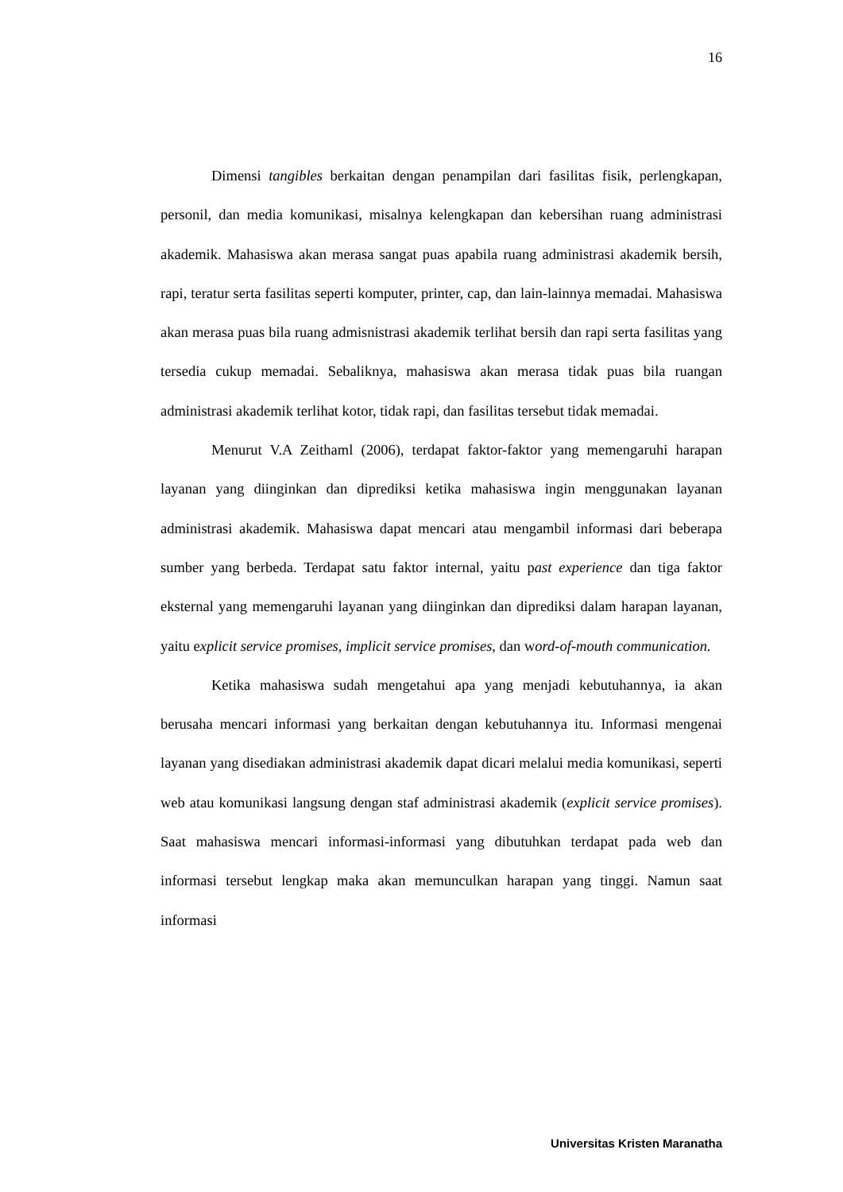16
Dimensi tangibles berkaitan dengan penampilan dari fasilitas fisik, perlengkapan, personil, dan media komunikasi, misalnya kelengkapan dan kebersihan ruang administrasi akademik. Mahasiswa akan merasa sangat puas apabila ruang administrasi akademik bersih, rapi, teratur serta fasilitas seperti komputer, printer, cap, dan lain-lainnya memadai. Mahasiswa akan merasa puas bila ruang admisnistrasi akademik terlihat bersih dan rapi serta fasilitas yang tersedia cukup memadai. Sebaliknya, mahasiswa akan merasa tidak puas bila ruangan administrasi akademik terlihat kotor, tidak rapi, dan fasilitas tersebut tidak memadai.
Menurut V.A Zeithaml (2006), terdapat faktor-faktor yang memengaruhi harapan layanan yang diinginkan dan diprediksi ketika mahasiswa ingin menggunakan layanan administrasi akademik. Mahasiswa dapat mencari atau mengambil informasi dari beberapa sumber yang berbeda. Terdapat satu faktor internal, yaitu past experience dan tiga faktor eksternal yang memengaruhi layanan yang diinginkan dan diprediksi dalam harapan layanan, yaitu explicit service promises, implicit service promises, dan word-of-mouth communication.
Ketika mahasiswa sudah mengetahui apa yang menjadi kebutuhannya, ia akan berusaha mencari informasi yang berkaitan dengan kebutuhannya itu. Informasi mengenai layanan yang disediakan administrasi akademik dapat dicari melalui media komunikasi, seperti web atau komunikasi langsung dengan staf administrasi akademik (explicit service promises). Saat mahasiswa mencari informasi-informasi yang dibutuhkan terdapat pada web dan informasi tersebut lengkap maka akan memunculkan harapan yang tinggi. Namun saat informasi
Universitas Kristen Maranatha